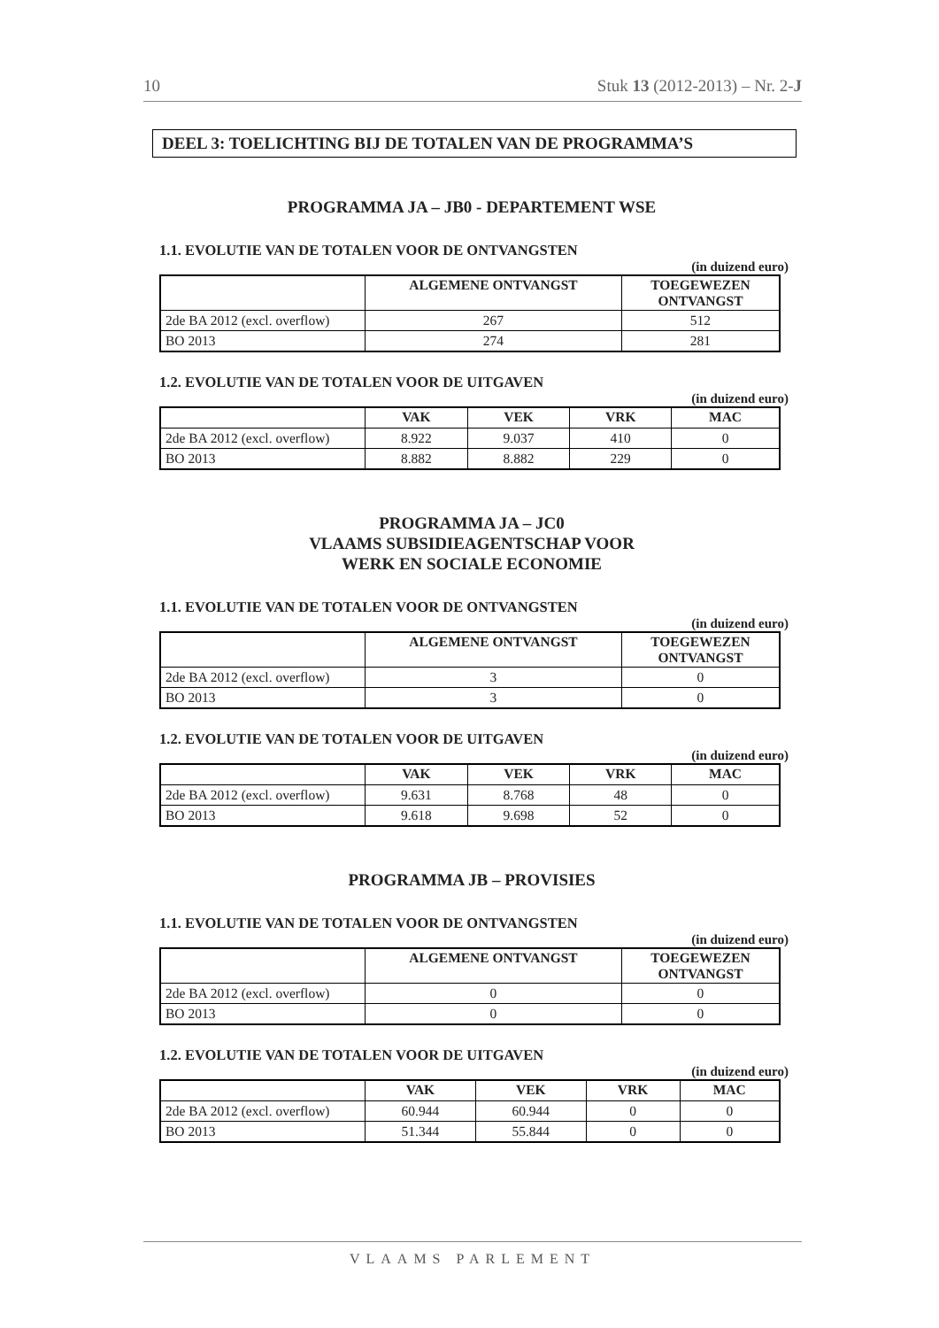10 Stuk 13 (2012-2013) – Nr. 2-J
DEEL 3: TOELICHTING BIJ DE TOTALEN VAN DE PROGRAMMA’S
PROGRAMMA JA – JB0 - DEPARTEMENT WSE
1.1. EVOLUTIE VAN DE TOTALEN VOOR DE ONTVANGSTEN
(in duizend euro)
| | ALGEMENE ONTVANGST | TOEGEWEZEN ONTVANGST |
| --- | --- | --- |
| 2de BA 2012 (excl. overflow) | 267 | 512 |
| BO 2013 | 274 | 281 |
1.2. EVOLUTIE VAN DE TOTALEN VOOR DE UITGAVEN
(in duizend euro)
| | VAK | VEK | VRK | MAC |
| --- | --- | --- | --- | --- |
| 2de BA 2012 (excl. overflow) | 8.922 | 9.037 | 410 | 0 |
| BO 2013 | 8.882 | 8.882 | 229 | 0 |
PROGRAMMA JA – JC0
VLAAMS SUBSIDIEAGENTSCHAP VOOR
WERK EN SOCIALE ECONOMIE
1.1. EVOLUTIE VAN DE TOTALEN VOOR DE ONTVANGSTEN
(in duizend euro)
| | ALGEMENE ONTVANGST | TOEGEWEZEN ONTVANGST |
| --- | --- | --- |
| 2de BA 2012 (excl. overflow) | 3 | 0 |
| BO 2013 | 3 | 0 |
1.2. EVOLUTIE VAN DE TOTALEN VOOR DE UITGAVEN
(in duizend euro)
| | VAK | VEK | VRK | MAC |
| --- | --- | --- | --- | --- |
| 2de BA 2012 (excl. overflow) | 9.631 | 8.768 | 48 | 0 |
| BO 2013 | 9.618 | 9.698 | 52 | 0 |
PROGRAMMA JB – PROVISIES
1.1. EVOLUTIE VAN DE TOTALEN VOOR DE ONTVANGSTEN
(in duizend euro)
| | ALGEMENE ONTVANGST | TOEGEWEZEN ONTVANGST |
| --- | --- | --- |
| 2de BA 2012 (excl. overflow) | 0 | 0 |
| BO 2013 | 0 | 0 |
1.2. EVOLUTIE VAN DE TOTALEN VOOR DE UITGAVEN
(in duizend euro)
| | VAK | VEK | VRK | MAC |
| --- | --- | --- | --- | --- |
| 2de BA 2012 (excl. overflow) | 60.944 | 60.944 | 0 | 0 |
| BO 2013 | 51.344 | 55.844 | 0 | 0 |
VLAAMS PARLEMENT